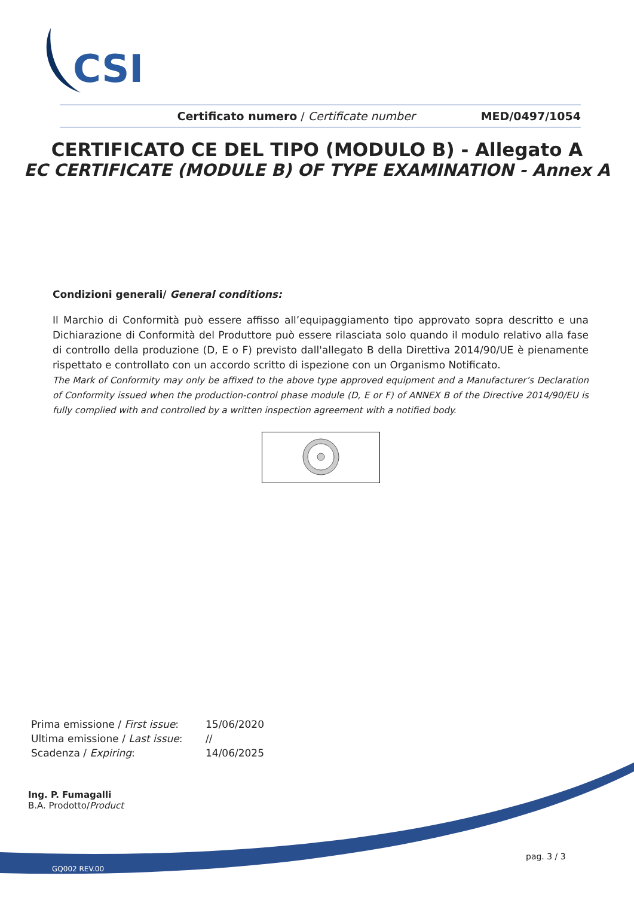CSI
Certificato numero / Certificate number MED/0497/1054
CERTIFICATO CE DEL TIPO (MODULO B) - Allegato A
EC CERTIFICATE (MODULE B) OF TYPE EXAMINATION - Annex A
Condizioni generali/ General conditions:
Il Marchio di Conformità può essere affisso all’equipaggiamento tipo approvato sopra descritto e una Dichiarazione di Conformità del Produttore può essere rilasciata solo quando il modulo relativo alla fase di controllo della produzione (D, E o F) previsto dall'allegato B della Direttiva 2014/90/UE è pienamente rispettato e controllato con un accordo scritto di ispezione con un Organismo Notificato.
The Mark of Conformity may only be affixed to the above type approved equipment and a Manufacturer’s Declaration of Conformity issued when the production-control phase module (D, E or F) of ANNEX B of the Directive 2014/90/EU is fully complied with and controlled by a written inspection agreement with a notified body.
| Prima emissione / First issue : | 15/06/2020 |
| Ultima emissione / Last issue : | // |
| Scadenza / Expiring : | 14/06/2025 |
Ing. P. Fumagalli
B.A. Prodotto/Product
pag. 3 / 3
GQ002 REV.00